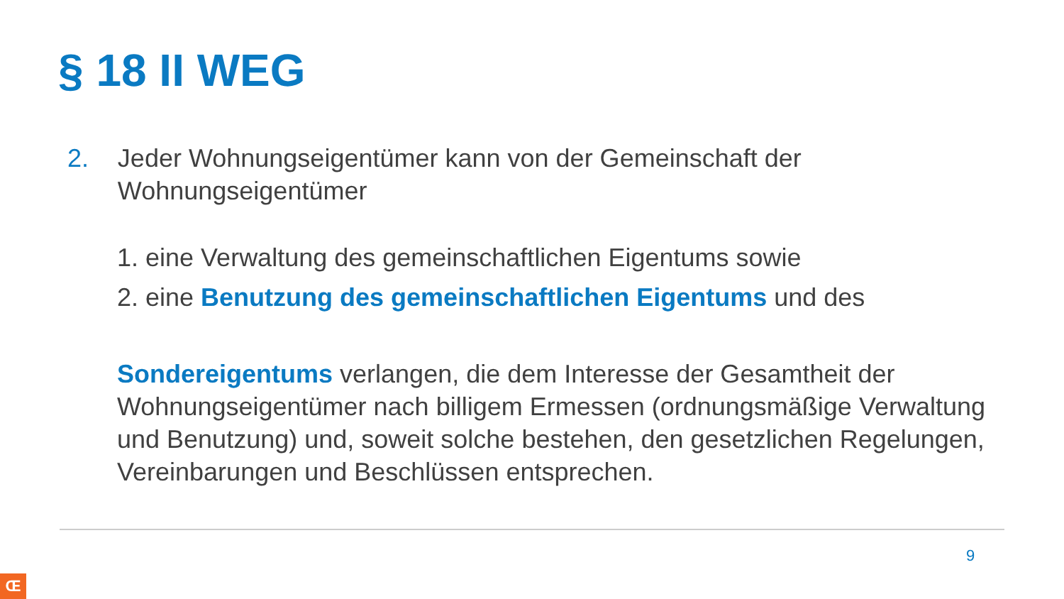§ 18 II WEG
2. Jeder Wohnungseigentümer kann von der Gemeinschaft der Wohnungseigentümer
1. eine Verwaltung des gemeinschaftlichen Eigentums sowie
2. eine Benutzung des gemeinschaftlichen Eigentums und des
Sondereigentums verlangen, die dem Interesse der Gesamtheit der Wohnungseigentümer nach billigem Ermessen (ordnungsmäßige Verwaltung und Benutzung) und, soweit solche bestehen, den gesetzlichen Regelungen, Vereinbarungen und Beschlüssen entsprechen.
9
Œ